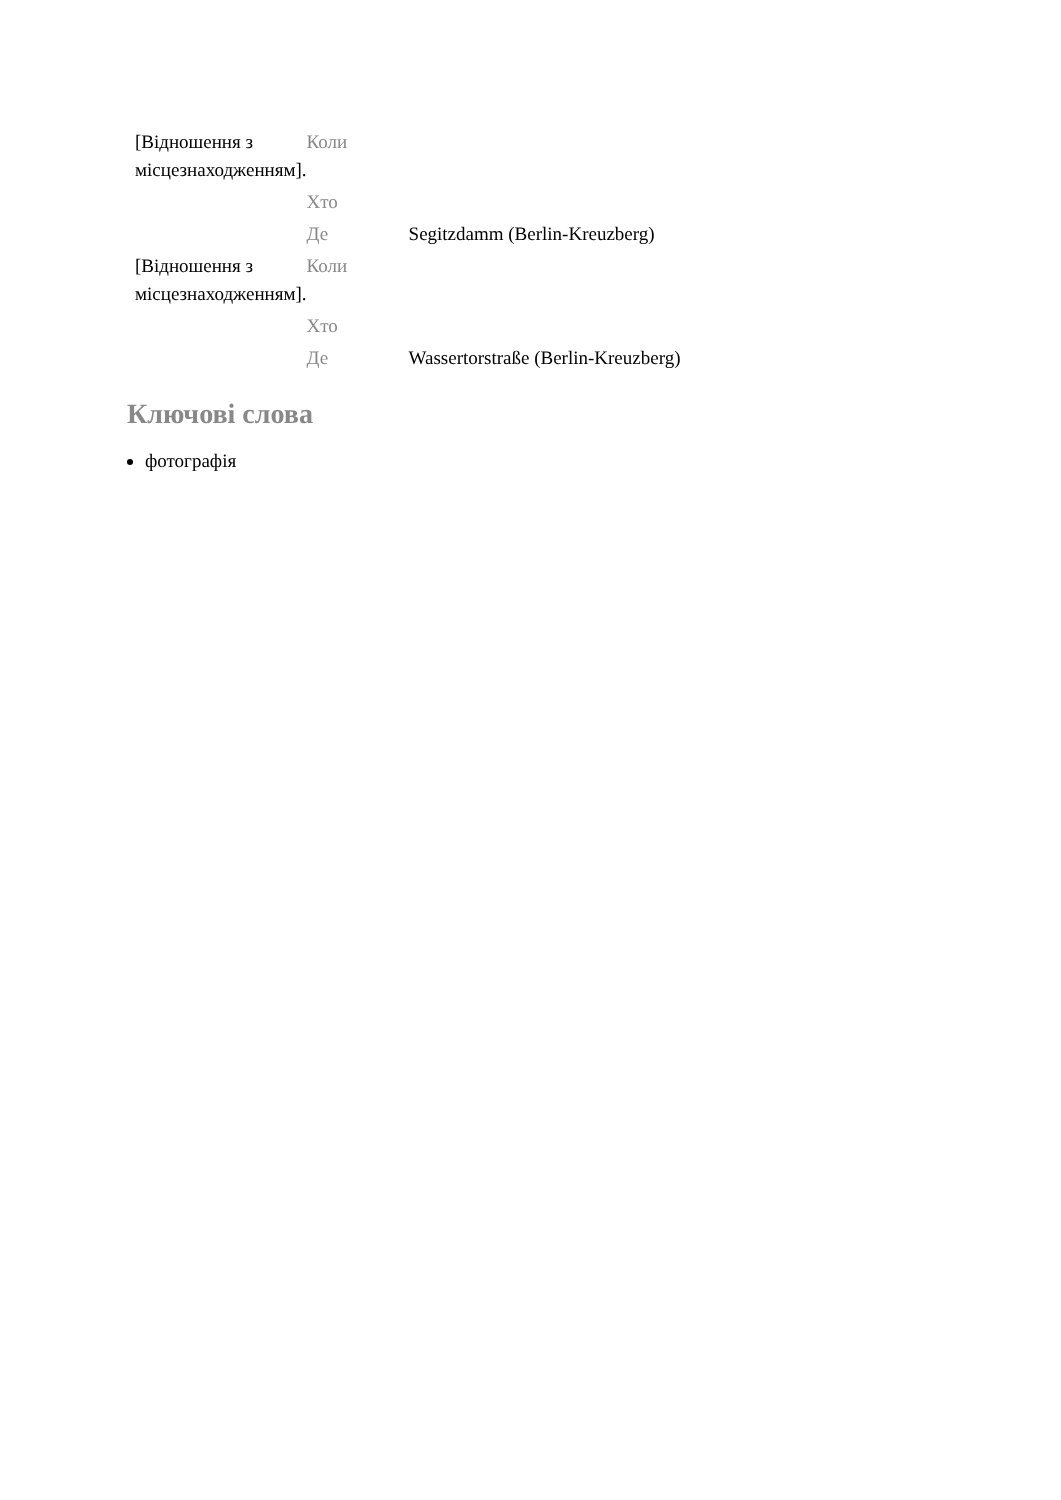| [Відношення з місцезнаходженням]. | Коли | |
| | Хто | |
| | Де | Segitzdamm (Berlin-Kreuzberg) |
| [Відношення з місцезнаходженням]. | Коли | |
| | Хто | |
| | Де | Wassertorstraße (Berlin-Kreuzberg) |
Ключові слова
фотографія